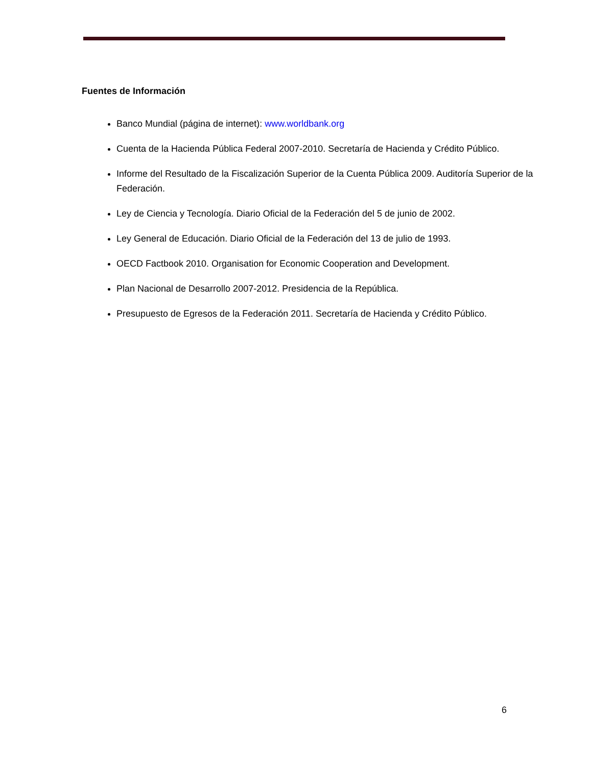Fuentes de Información
Banco Mundial (página de internet): www.worldbank.org
Cuenta de la Hacienda Pública Federal 2007-2010. Secretaría de Hacienda y Crédito Público.
Informe del Resultado de la Fiscalización Superior de la Cuenta Pública 2009. Auditoría Superior de la Federación.
Ley de Ciencia y Tecnología. Diario Oficial de la Federación del 5 de junio de 2002.
Ley General de Educación. Diario Oficial de la Federación del 13 de julio de 1993.
OECD Factbook 2010. Organisation for Economic Cooperation and Development.
Plan Nacional de Desarrollo 2007-2012. Presidencia de la República.
Presupuesto de Egresos de la Federación 2011. Secretaría de Hacienda y Crédito Público.
6